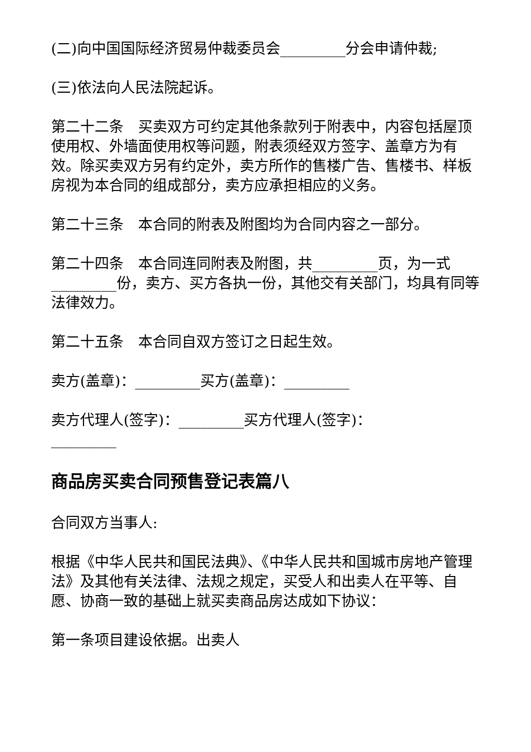(二)向中国国际经济贸易仲裁委员会_________分会申请仲裁;
(三)依法向人民法院起诉。
第二十二条　买卖双方可约定其他条款列于附表中，内容包括屋顶使用权、外墙面使用权等问题，附表须经双方签字、盖章方为有效。除买卖双方另有约定外，卖方所作的售楼广告、售楼书、样板房视为本合同的组成部分，卖方应承担相应的义务。
第二十三条　本合同的附表及附图均为合同内容之一部分。
第二十四条　本合同连同附表及附图，共_________页，为一式_________份，卖方、买方各执一份，其他交有关部门，均具有同等法律效力。
第二十五条　本合同自双方签订之日起生效。
卖方(盖章)：_________买方(盖章)：_________
卖方代理人(签字)：_________买方代理人(签字)：_________
商品房买卖合同预售登记表篇八
合同双方当事人:
根据《中华人民共和国民法典》、《中华人民共和国城市房地产管理法》及其他有关法律、法规之规定，买受人和出卖人在平等、自愿、协商一致的基础上就买卖商品房达成如下协议：
第一条项目建设依据。出卖人